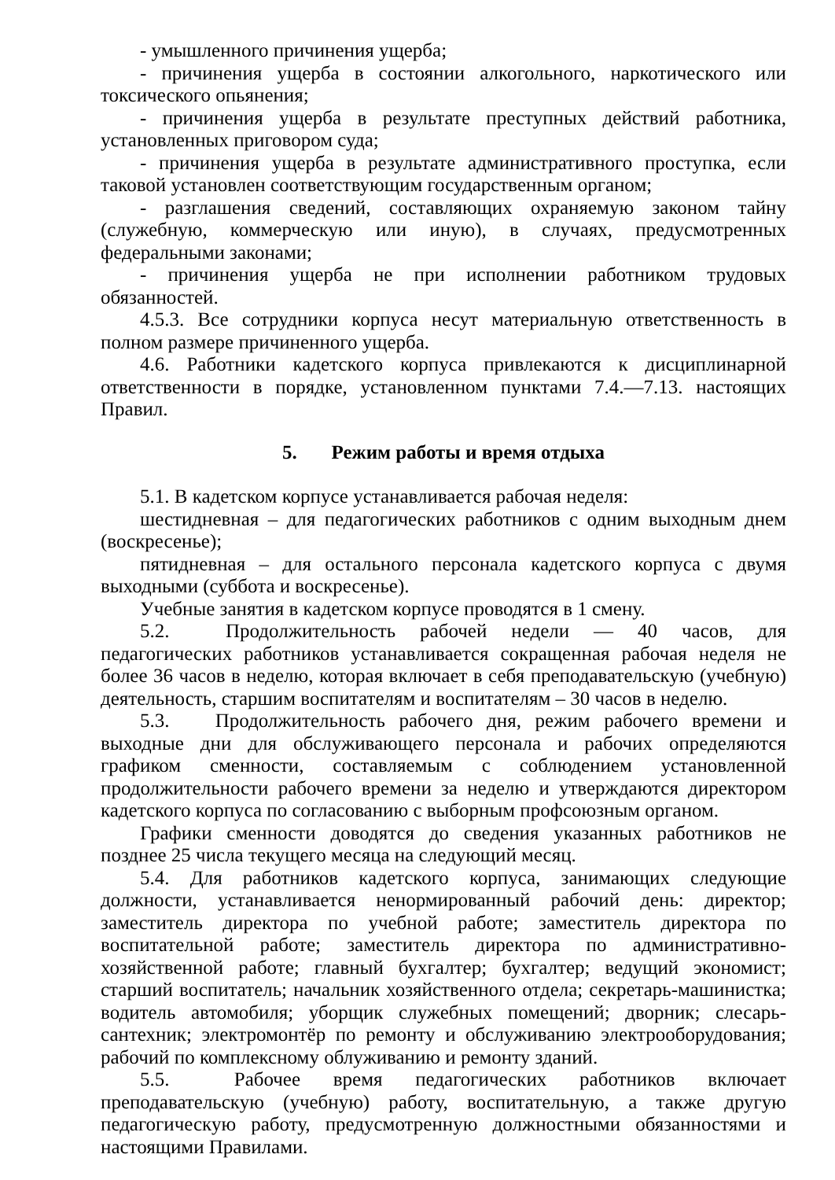- умышленного причинения ущерба;
- причинения ущерба в состоянии алкогольного, наркотического или токсического опьянения;
- причинения ущерба в результате преступных действий работника, установленных приговором суда;
- причинения ущерба в результате административного проступка, если таковой установлен соответствующим государственным органом;
- разглашения сведений, составляющих охраняемую законом тайну (служебную, коммерческую или иную), в случаях, предусмотренных федеральными законами;
- причинения ущерба не при исполнении работником трудовых обязанностей.
4.5.3. Все сотрудники корпуса несут материальную ответственность в полном размере причиненного ущерба.
4.6. Работники кадетского корпуса привлекаются к дисциплинарной ответственности в порядке, установленном пунктами 7.4.—7.13. настоящих Правил.
5. Режим работы и время отдыха
5.1. В кадетском корпусе устанавливается рабочая неделя:
шестидневная – для педагогических работников с одним выходным днем (воскресенье);
пятидневная – для остального персонала кадетского корпуса с двумя выходными (суббота и воскресенье).
Учебные занятия в кадетском корпусе проводятся в 1 смену.
5.2. Продолжительность рабочей недели — 40 часов, для педагогических работников устанавливается сокращенная рабочая неделя не более 36 часов в неделю, которая включает в себя преподавательскую (учебную) деятельность, старшим воспитателям и воспитателям – 30 часов в неделю.
5.3. Продолжительность рабочего дня, режим рабочего времени и выходные дни для обслуживающего персонала и рабочих определяются графиком сменности, составляемым с соблюдением установленной продолжительности рабочего времени за неделю и утверждаются директором кадетского корпуса по согласованию с выборным профсоюзным органом.
Графики сменности доводятся до сведения указанных работников не позднее 25 числа текущего месяца на следующий месяц.
5.4. Для работников кадетского корпуса, занимающих следующие должности, устанавливается ненормированный рабочий день: директор; заместитель директора по учебной работе; заместитель директора по воспитательной работе; заместитель директора по административно-хозяйственной работе; главный бухгалтер; бухгалтер; ведущий экономист; старший воспитатель; начальник хозяйственного отдела; секретарь-машинистка; водитель автомобиля; уборщик служебных помещений; дворник; слесарь-сантехник; электромонтёр по ремонту и обслуживанию электрооборудования; рабочий по комплексному облуживанию и ремонту зданий.
5.5. Рабочее время педагогических работников включает преподавательскую (учебную) работу, воспитательную, а также другую педагогическую работу, предусмотренную должностными обязанностями и настоящими Правилами.